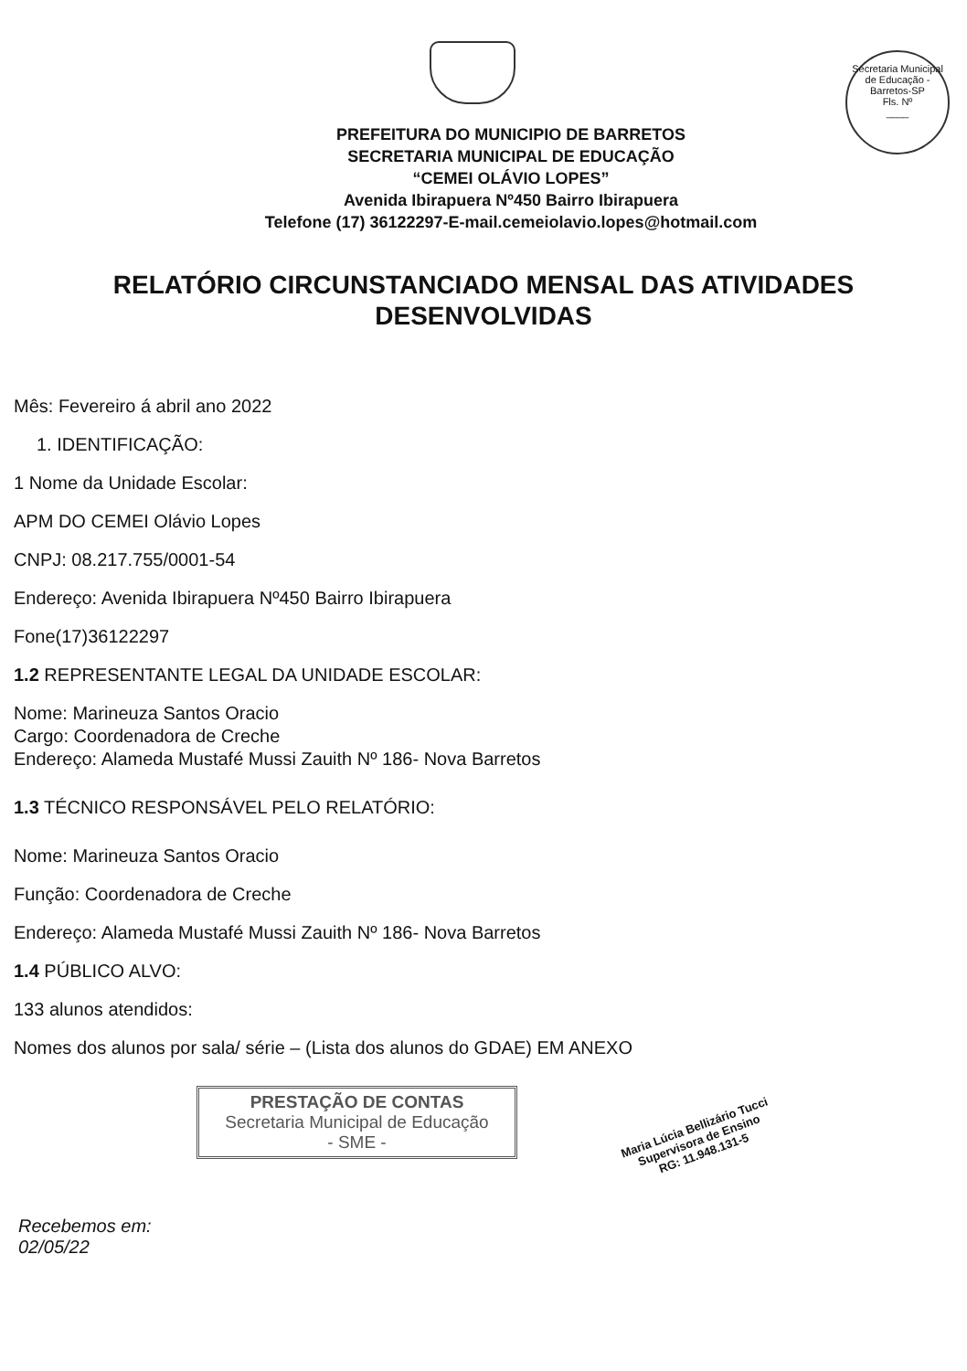Secretaria Municipal de Educação - Barretos-SP
Fls. Nº
____
PREFEITURA DO MUNICIPIO DE BARRETOS
SECRETARIA MUNICIPAL DE EDUCAÇÃO
“CEMEI OLÁVIO LOPES”
Avenida Ibirapuera Nº450 Bairro Ibirapuera
Telefone (17) 36122297-E-mail.cemeiolavio.lopes@hotmail.com
RELATÓRIO CIRCUNSTANCIADO MENSAL DAS ATIVIDADES
DESENVOLVIDAS
Mês: Fevereiro á abril ano 2022
1. IDENTIFICAÇÃO:
1 Nome da Unidade Escolar:
APM DO CEMEI Olávio Lopes
CNPJ: 08.217.755/0001-54
Endereço: Avenida Ibirapuera Nº450 Bairro Ibirapuera
Fone(17)36122297
1.2 REPRESENTANTE LEGAL DA UNIDADE ESCOLAR:
Nome: Marineuza Santos Oracio
Cargo: Coordenadora de Creche
Endereço: Alameda Mustafé Mussi Zauith Nº 186- Nova Barretos
1.3 TÉCNICO RESPONSÁVEL PELO RELATÓRIO:
Nome: Marineuza Santos Oracio
Função: Coordenadora de Creche
Endereço: Alameda Mustafé Mussi Zauith Nº 186- Nova Barretos
1.4 PÚBLICO ALVO:
133 alunos atendidos:
Nomes dos alunos por sala/ série – (Lista dos alunos do GDAE) EM ANEXO
PRESTAÇÃO DE CONTAS
Secretaria Municipal de Educação
- SME -
Maria Lúcia Bellizário Tucci
Supervisora de Ensino
RG: 11.948.131-5
Recebemos em:
02/05/22